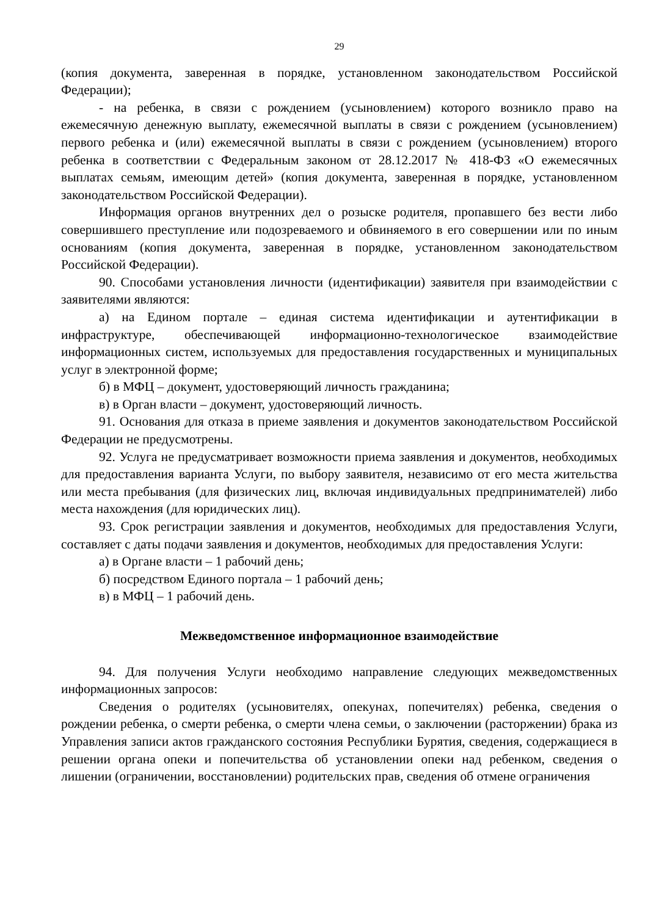29
(копия документа, заверенная в порядке, установленном законодательством Российской Федерации);
- на ребенка, в связи с рождением (усыновлением) которого возникло право на ежемесячную денежную выплату, ежемесячной выплаты в связи с рождением (усыновлением) первого ребенка и (или) ежемесячной выплаты в связи с рождением (усыновлением) второго ребенка в соответствии с Федеральным законом от 28.12.2017 № 418-ФЗ «О ежемесячных выплатах семьям, имеющим детей» (копия документа, заверенная в порядке, установленном законодательством Российской Федерации).
Информация органов внутренних дел о розыске родителя, пропавшего без вести либо совершившего преступление или подозреваемого и обвиняемого в его совершении или по иным основаниям (копия документа, заверенная в порядке, установленном законодательством Российской Федерации).
90. Способами установления личности (идентификации) заявителя при взаимодействии с заявителями являются:
а) на Едином портале – единая система идентификации и аутентификации в инфраструктуре, обеспечивающей информационно-технологическое взаимодействие информационных систем, используемых для предоставления государственных и муниципальных услуг в электронной форме;
б) в МФЦ – документ, удостоверяющий личность гражданина;
в) в Орган власти – документ, удостоверяющий личность.
91. Основания для отказа в приеме заявления и документов законодательством Российской Федерации не предусмотрены.
92. Услуга не предусматривает возможности приема заявления и документов, необходимых для предоставления варианта Услуги, по выбору заявителя, независимо от его места жительства или места пребывания (для физических лиц, включая индивидуальных предпринимателей) либо места нахождения (для юридических лиц).
93. Срок регистрации заявления и документов, необходимых для предоставления Услуги, составляет с даты подачи заявления и документов, необходимых для предоставления Услуги:
а) в Органе власти – 1 рабочий день;
б) посредством Единого портала – 1 рабочий день;
в) в МФЦ – 1 рабочий день.
Межведомственное информационное взаимодействие
94. Для получения Услуги необходимо направление следующих межведомственных информационных запросов:
Сведения о родителях (усыновителях, опекунах, попечителях) ребенка, сведения о рождении ребенка, о смерти ребенка, о смерти члена семьи, о заключении (расторжении) брака из Управления записи актов гражданского состояния Республики Бурятия, сведения, содержащиеся в решении органа опеки и попечительства об установлении опеки над ребенком, сведения о лишении (ограничении, восстановлении) родительских прав, сведения об отмене ограничения